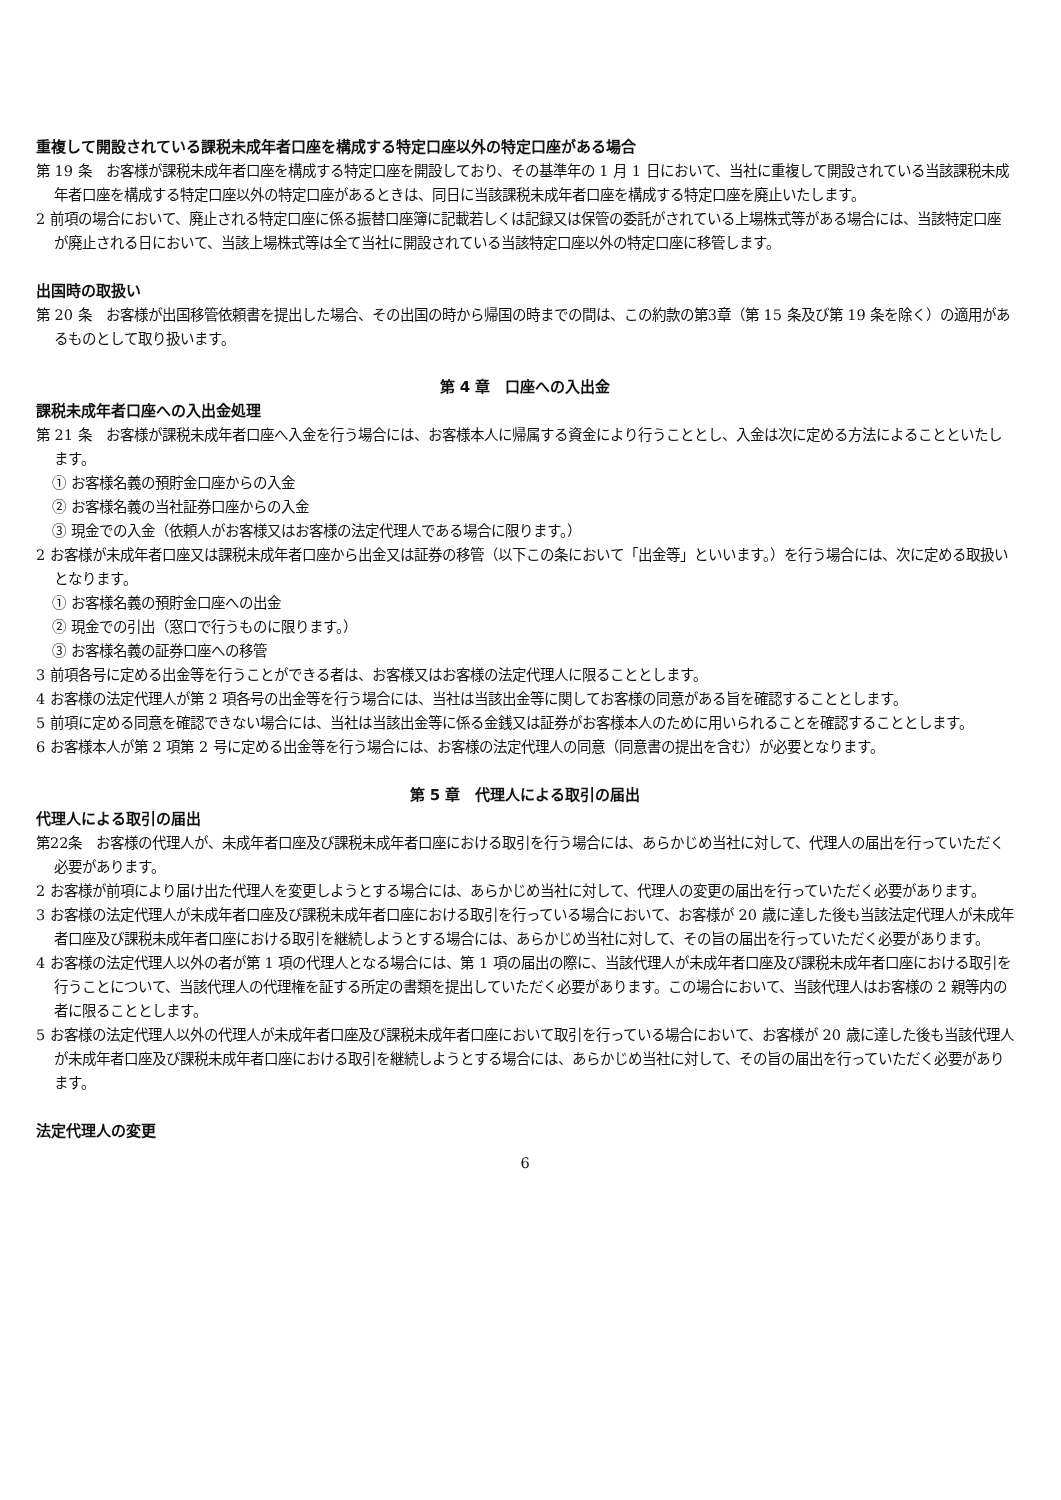重複して開設されている課税未成年者口座を構成する特定口座以外の特定口座がある場合
第 19 条　お客様が課税未成年者口座を構成する特定口座を開設しており、その基準年の 1 月 1 日において、当社に重複して開設されている当該課税未成年者口座を構成する特定口座以外の特定口座があるときは、同日に当該課税未成年者口座を構成する特定口座を廃止いたします。
2 前項の場合において、廃止される特定口座に係る振替口座簿に記載若しくは記録又は保管の委託がされている上場株式等がある場合には、当該特定口座が廃止される日において、当該上場株式等は全て当社に開設されている当該特定口座以外の特定口座に移管します。
出国時の取扱い
第 20 条　お客様が出国移管依頼書を提出した場合、その出国の時から帰国の時までの間は、この約款の第3章（第 15 条及び第 19 条を除く）の適用があるものとして取り扱います。
第 4 章　口座への入出金
課税未成年者口座への入出金処理
第 21 条　お客様が課税未成年者口座へ入金を行う場合には、お客様本人に帰属する資金により行うこととし、入金は次に定める方法によることといたします。
① お客様名義の預貯金口座からの入金
② お客様名義の当社証券口座からの入金
③ 現金での入金（依頼人がお客様又はお客様の法定代理人である場合に限ります。）
2 お客様が未成年者口座又は課税未成年者口座から出金又は証券の移管（以下この条において「出金等」といいます。）を行う場合には、次に定める取扱いとなります。
① お客様名義の預貯金口座への出金
② 現金での引出（窓口で行うものに限ります。）
③ お客様名義の証券口座への移管
3 前項各号に定める出金等を行うことができる者は、お客様又はお客様の法定代理人に限ることとします。
4 お客様の法定代理人が第 2 項各号の出金等を行う場合には、当社は当該出金等に関してお客様の同意がある旨を確認することとします。
5 前項に定める同意を確認できない場合には、当社は当該出金等に係る金銭又は証券がお客様本人のために用いられることを確認することとします。
6 お客様本人が第 2 項第 2 号に定める出金等を行う場合には、お客様の法定代理人の同意（同意書の提出を含む）が必要となります。
第 5 章　代理人による取引の届出
代理人による取引の届出
第22条　お客様の代理人が、未成年者口座及び課税未成年者口座における取引を行う場合には、あらかじめ当社に対して、代理人の届出を行っていただく必要があります。
2 お客様が前項により届け出た代理人を変更しようとする場合には、あらかじめ当社に対して、代理人の変更の届出を行っていただく必要があります。
3 お客様の法定代理人が未成年者口座及び課税未成年者口座における取引を行っている場合において、お客様が 20 歳に達した後も当該法定代理人が未成年者口座及び課税未成年者口座における取引を継続しようとする場合には、あらかじめ当社に対して、その旨の届出を行っていただく必要があります。
4 お客様の法定代理人以外の者が第 1 項の代理人となる場合には、第 1 項の届出の際に、当該代理人が未成年者口座及び課税未成年者口座における取引を行うことについて、当該代理人の代理権を証する所定の書類を提出していただく必要があります。この場合において、当該代理人はお客様の 2 親等内の者に限ることとします。
5 お客様の法定代理人以外の代理人が未成年者口座及び課税未成年者口座において取引を行っている場合において、お客様が 20 歳に達した後も当該代理人が未成年者口座及び課税未成年者口座における取引を継続しようとする場合には、あらかじめ当社に対して、その旨の届出を行っていただく必要があります。
法定代理人の変更
6